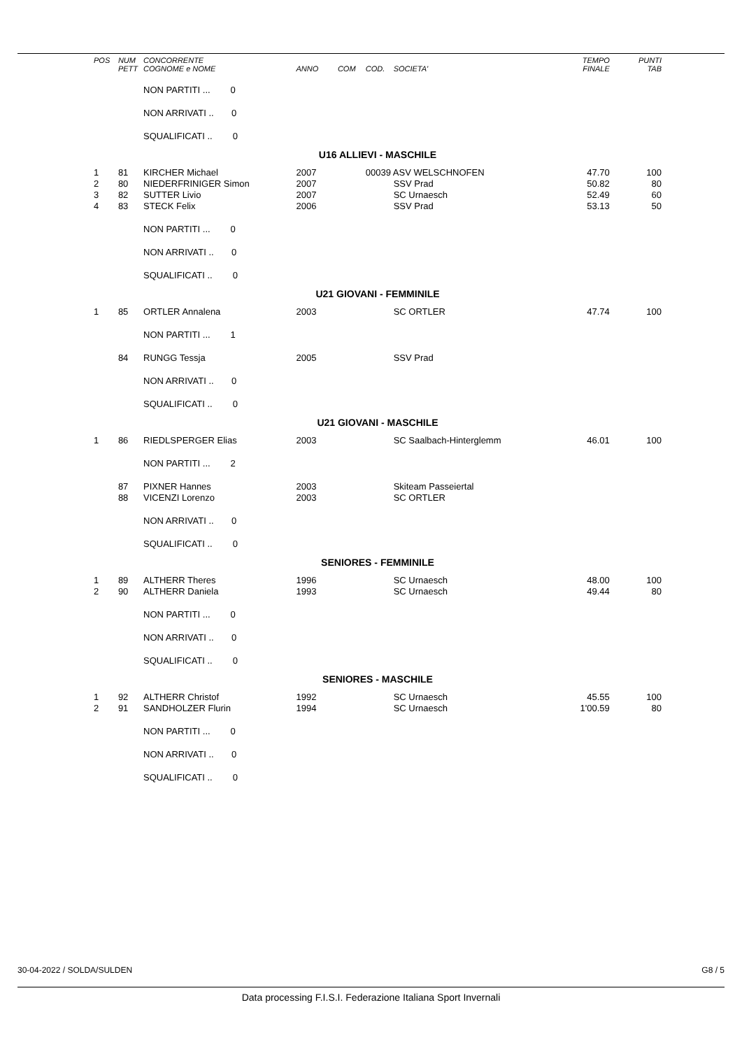| POS | NUM PETT | CONCORRENTE COGNOME e NOME | ANNO | COM | COD. | SOCIETA' | TEMPO FINALE | PUNTI TAB |
| --- | --- | --- | --- | --- | --- | --- | --- | --- |
| | | NON PARTITI ... 0 | | | | | | |
| | | NON ARRIVATI .. 0 | | | | | | |
| | | SQUALIFICATI .. 0 | | | | | | |
| U16 ALLIEVI - MASCHILE | | | | | | | | |
| 1 | 81 | KIRCHER Michael | 2007 | | 00039 ASV WELSCHNOFEN | | 47.70 | 100 |
| 2 | 80 | NIEDERFRINIGER Simon | 2007 | | | SSV Prad | 50.82 | 80 |
| 3 | 82 | SUTTER Livio | 2007 | | | SC Urnaesch | 52.49 | 60 |
| 4 | 83 | STECK Felix | 2006 | | | SSV Prad | 53.13 | 50 |
| | | NON PARTITI ... 0 | | | | | | |
| | | NON ARRIVATI .. 0 | | | | | | |
| | | SQUALIFICATI .. 0 | | | | | | |
| U21 GIOVANI - FEMMINILE | | | | | | | | |
| 1 | 85 | ORTLER Annalena | 2003 | | | SC ORTLER | 47.74 | 100 |
| | | NON PARTITI ... 1 | | | | | | |
| | 84 | RUNGG Tessja | 2005 | | | SSV Prad | | |
| | | NON ARRIVATI .. 0 | | | | | | |
| | | SQUALIFICATI .. 0 | | | | | | |
| U21 GIOVANI - MASCHILE | | | | | | | | |
| 1 | 86 | RIEDLSPERGER Elias | 2003 | | | SC Saalbach-Hinterglemm | 46.01 | 100 |
| | | NON PARTITI ... 2 | | | | | | |
| | 87 | PIXNER Hannes | 2003 | | | Skiteam Passeiertal | | |
| | 88 | VICENZI Lorenzo | 2003 | | | SC ORTLER | | |
| | | NON ARRIVATI .. 0 | | | | | | |
| | | SQUALIFICATI .. 0 | | | | | | |
| SENIORES - FEMMINILE | | | | | | | | |
| 1 | 89 | ALTHERR Theres | 1996 | | | SC Urnaesch | 48.00 | 100 |
| 2 | 90 | ALTHERR Daniela | 1993 | | | SC Urnaesch | 49.44 | 80 |
| | | NON PARTITI ... 0 | | | | | | |
| | | NON ARRIVATI .. 0 | | | | | | |
| | | SQUALIFICATI .. 0 | | | | | | |
| SENIORES - MASCHILE | | | | | | | | |
| 1 | 92 | ALTHERR Christof | 1992 | | | SC Urnaesch | 45.55 | 100 |
| 2 | 91 | SANDHOLZER Flurin | 1994 | | | SC Urnaesch | 1'00.59 | 80 |
| | | NON PARTITI ... 0 | | | | | | |
| | | NON ARRIVATI .. 0 | | | | | | |
| | | SQUALIFICATI .. 0 | | | | | | |
30-04-2022 / SOLDA/SULDEN G8 / 5
Data processing F.I.S.I. Federazione Italiana Sport Invernali